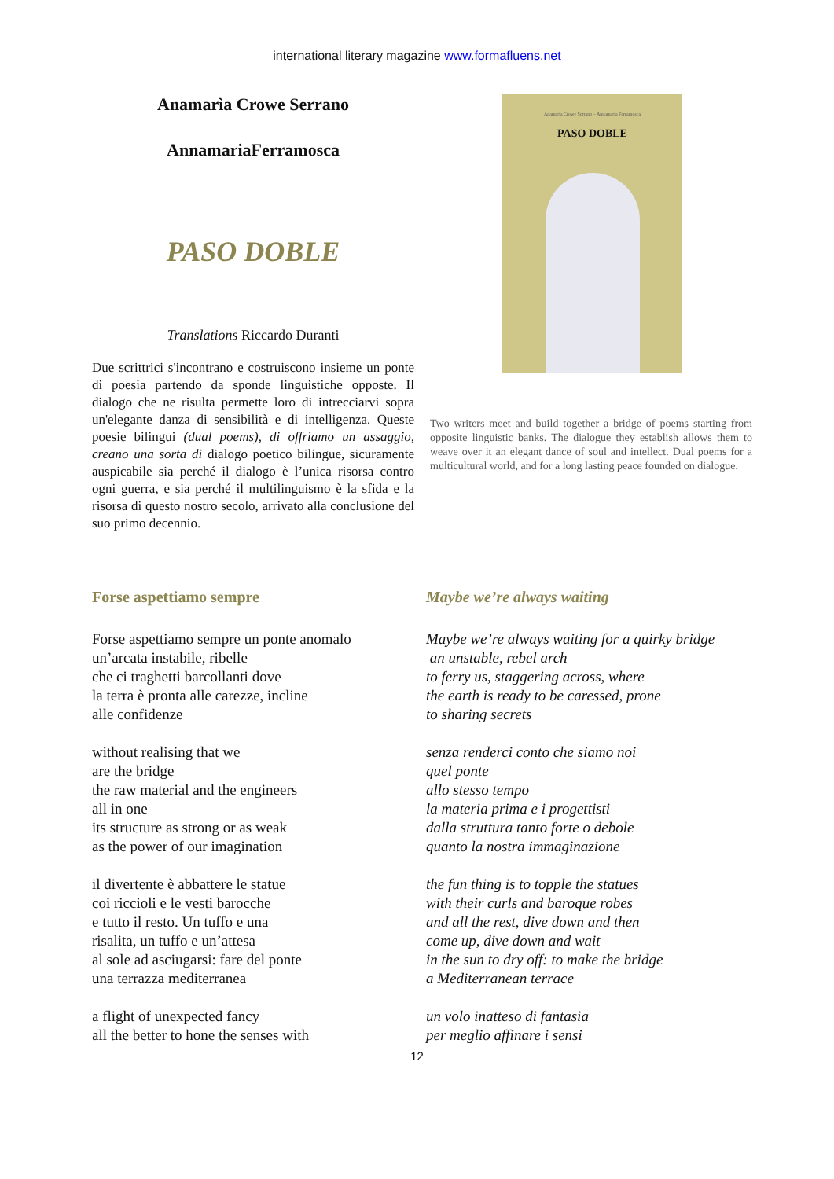international literary magazine www.formafluens.net
Anamarìa Crowe Serrano
AnnamariaFerramosca
PASO DOBLE
Translations Riccardo Duranti
Due scrittrici s'incontrano e costruiscono insieme un ponte di poesia partendo da sponde linguistiche opposte. Il dialogo che ne risulta permette loro di intrecciarvi sopra un'elegante danza di sensibilità e di intelligenza. Queste poesie bilingui (dual poems), di offriamo un assaggio, creano una sorta di dialogo poetico bilingue, sicuramente auspicabile sia perché il dialogo è l’unica risorsa contro ogni guerra, e sia perché il multilinguismo è la sfida e la risorsa di questo nostro secolo, arrivato alla conclusione del suo primo decennio.
Anamarìa Crowe Serrano – Annamaria Ferramosca
PASO DOBLE
Two writers meet and build together a bridge of poems starting from opposite linguistic banks. The dialogue they establish allows them to weave over it an elegant dance of soul and intellect. Dual poems for a multicultural world, and for a long lasting peace founded on dialogue.
Forse aspettiamo sempre
Forse aspettiamo sempre un ponte anomalo
un’arcata instabile, ribelle
che ci traghetti barcollanti dove
la terra è pronta alle carezze, incline
alle confidenze
without realising that we
are the bridge
the raw material and the engineers
all in one
its structure as strong or as weak
as the power of our imagination
il divertente è abbattere le statue
coi riccioli e le vesti barocche
e tutto il resto. Un tuffo e una
risalita, un tuffo e un’attesa
al sole ad asciugarsi: fare del ponte
una terrazza mediterranea
a flight of unexpected fancy
all the better to hone the senses with
Maybe we’re always waiting
Maybe we’re always waiting for a quirky bridge
an unstable, rebel arch
to ferry us, staggering across, where
the earth is ready to be caressed, prone
to sharing secrets
senza renderci conto che siamo noi
quel ponte
allo stesso tempo
la materia prima e i progettisti
dalla struttura tanto forte o debole
quanto la nostra immaginazione
the fun thing is to topple the statues
with their curls and baroque robes
and all the rest, dive down and then
come up, dive down and wait
in the sun to dry off: to make the bridge
a Mediterranean terrace
un volo inatteso di fantasia
per meglio affinare i sensi
12